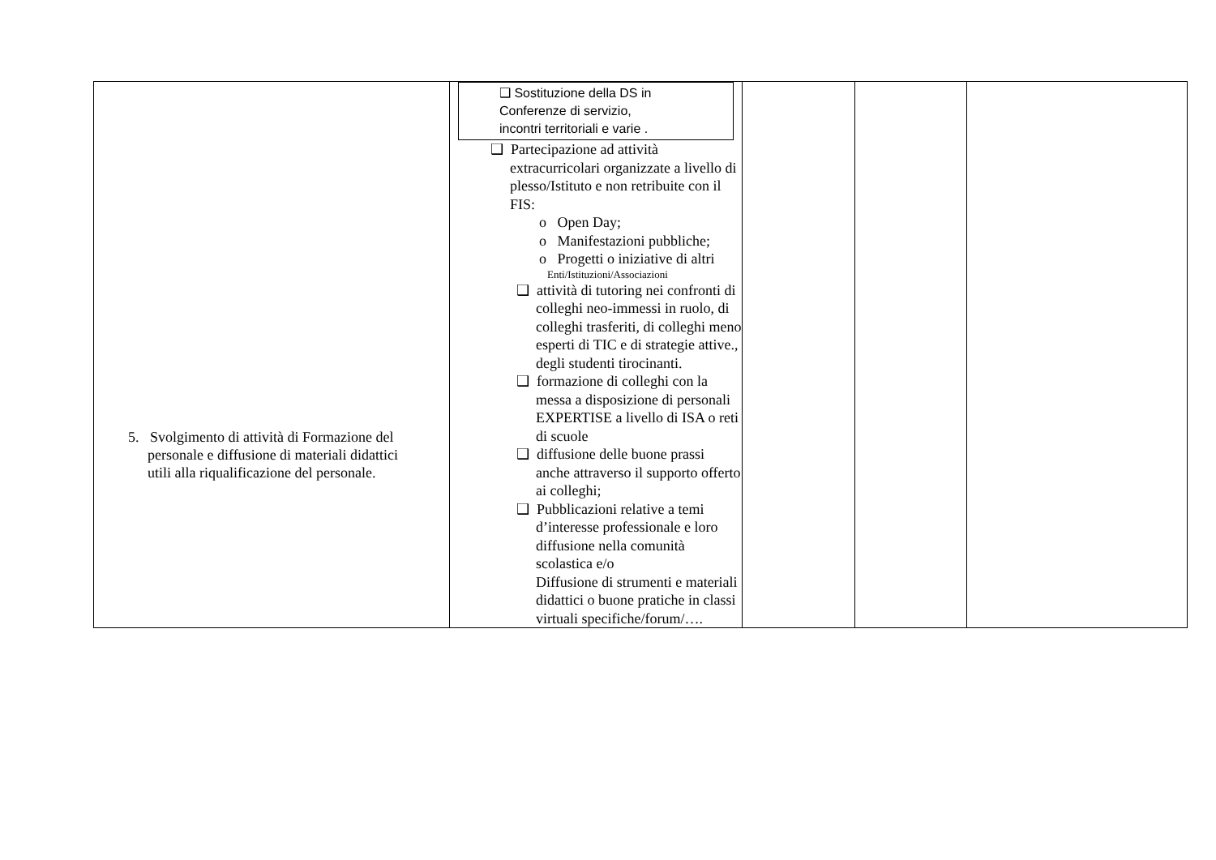| 5. Svolgimento di attività di Formazione del personale e diffusione di materiali didattici utili alla riqualificazione del personale. | ❑ Sostituzione della DS in Conferenze di servizio, incontri territoriali e varie . ❑ Partecipazione ad attività extracurricolari organizzate a livello di plesso/Istituto e non retribuite con il FIS: o Open Day; o Manifestazioni pubbliche; o Progetti o iniziative di altri Enti/Istituzioni/Associazioni ❑ attività di tutoring nei confronti di colleghi neo-immessi in ruolo, di colleghi trasferiti, di colleghi meno esperti di TIC e di strategie attive., degli studenti tirocinanti. ❑ formazione di colleghi con la messa a disposizione di personali EXPERTISE a livello di ISA o reti di scuole ❑ diffusione delle buone prassi anche attraverso il supporto offerto ai colleghi; ❑ Pubblicazioni relative a temi d’interesse professionale e loro diffusione nella comunità scolastica e/o Diffusione di strumenti e materiali didattici o buone pratiche in classi virtuali specifiche/forum/…. | | | |